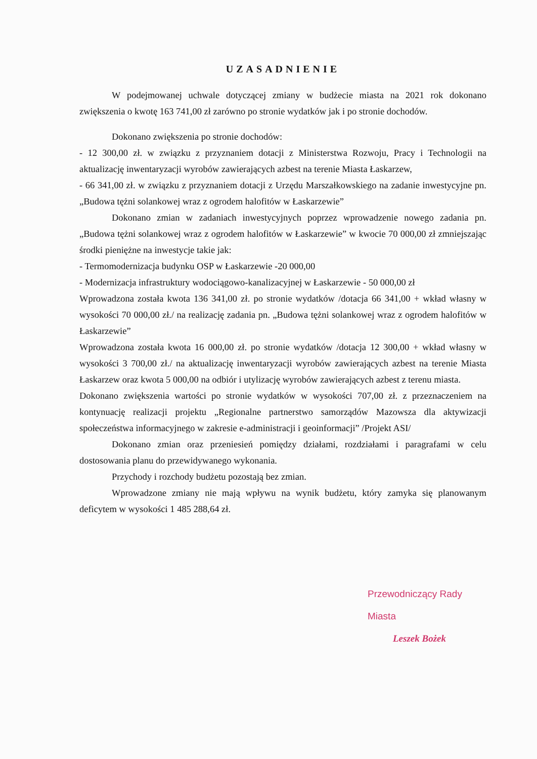UZASADNIENIE
W podejmowanej uchwale dotyczącej zmiany w budżecie miasta na 2021 rok dokonano zwiększenia o kwotę 163 741,00 zł zarówno po stronie wydatków jak i po stronie dochodów.
Dokonano zwiększenia po stronie dochodów:
- 12 300,00 zł. w związku z przyznaniem dotacji z Ministerstwa Rozwoju, Pracy i Technologii na aktualizację inwentaryzacji wyrobów zawierających azbest na terenie Miasta Łaskarzew,
- 66 341,00 zł. w związku z przyznaniem dotacji z Urzędu Marszałkowskiego na zadanie inwestycyjne pn. „Budowa tężni solankowej wraz z ogrodem halofitów w Łaskarzewie”
Dokonano zmian w zadaniach inwestycyjnych poprzez wprowadzenie nowego zadania pn. „Budowa tężni solankowej wraz z ogrodem halofitów w Łaskarzewie” w kwocie 70 000,00 zł zmniejszając środki pieniężne na inwestycje takie jak:
- Termomodernizacja budynku OSP w Łaskarzewie -20 000,00
- Modernizacja infrastruktury wodociągowo-kanalizacyjnej w Łaskarzewie - 50 000,00 zł
Wprowadzona została kwota 136 341,00 zł. po stronie wydatków /dotacja 66 341,00 + wkład własny w wysokości 70 000,00 zł./ na realizację zadania pn. „Budowa tężni solankowej wraz z ogrodem halofitów w Łaskarzewie”
Wprowadzona została kwota 16 000,00 zł. po stronie wydatków /dotacja 12 300,00 + wkład własny w wysokości 3 700,00 zł./ na aktualizację inwentaryzacji wyrobów zawierających azbest na terenie Miasta Łaskarzew oraz kwota 5 000,00 na odbiór i utylizację wyrobów zawierających azbest z terenu miasta.
Dokonano zwiększenia wartości po stronie wydatków w wysokości 707,00 zł. z przeznaczeniem na kontynuację realizacji projektu „Regionalne partnerstwo samorządów Mazowsza dla aktywizacji społeczeństwa informacyjnego w zakresie e-administracji i geoinformacji” /Projekt ASI/
Dokonano zmian oraz przeniesień pomiędzy działami, rozdziałami i paragrafami w celu dostosowania planu do przewidywanego wykonania.
Przychody i rozchody budżetu pozostają bez zmian.
Wprowadzone zmiany nie mają wpływu na wynik budżetu, który zamyka się planowanym deficytem w wysokości 1 485 288,64 zł.
Przewodniczący Rady Miasta
Leszek Bożek